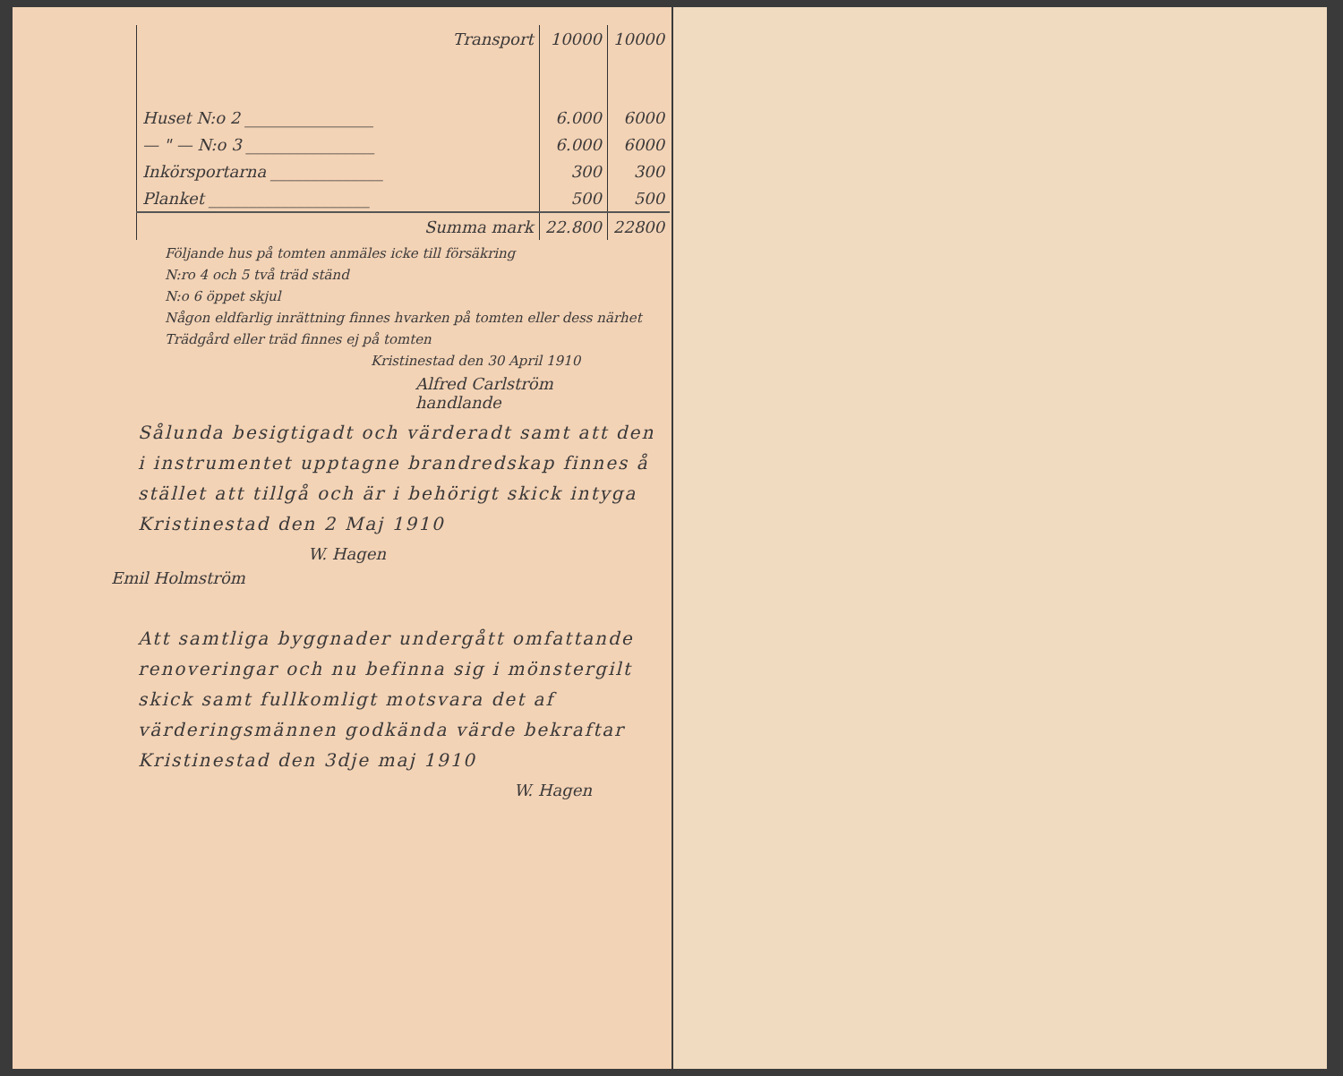| Transport | 10000 | 10000 |
| Huset N:o 2 ________________ | 6.000 | 6000 |
| — " — N:o 3 ________________ | 6.000 | 6000 |
| Inkörsportarna ______________ | 300 | 300 |
| Planket ____________________ | 500 | 500 |
| Summa mark | 22.800 | 22800 |
Följande hus på tomten anmäles icke till försäkring
N:ro 4 och 5 två träd ständ
N:o 6 öppet skjul
Någon eldfarlig inrättning finnes hvarken på tomten eller dess närhet
Trädgård eller träd finnes ej på tomten
Kristinestad den 30 April 1910
Alfred Carlström
handlande
Sålunda besigtigadt och värderadt samt att den i instrumentet upptagne brandredskap finnes å stället att tillgå och är i behörigt skick intyga Kristinestad den 2 Maj 1910
W. Hagen
Emil Holmström
Att samtliga byggnader undergått omfattande renoveringar och nu befinna sig i mönstergilt skick samt fullkomligt motsvara det af värderingsmännen godkända värde bekraftar Kristinestad den 3dje maj 1910
W. Hagen